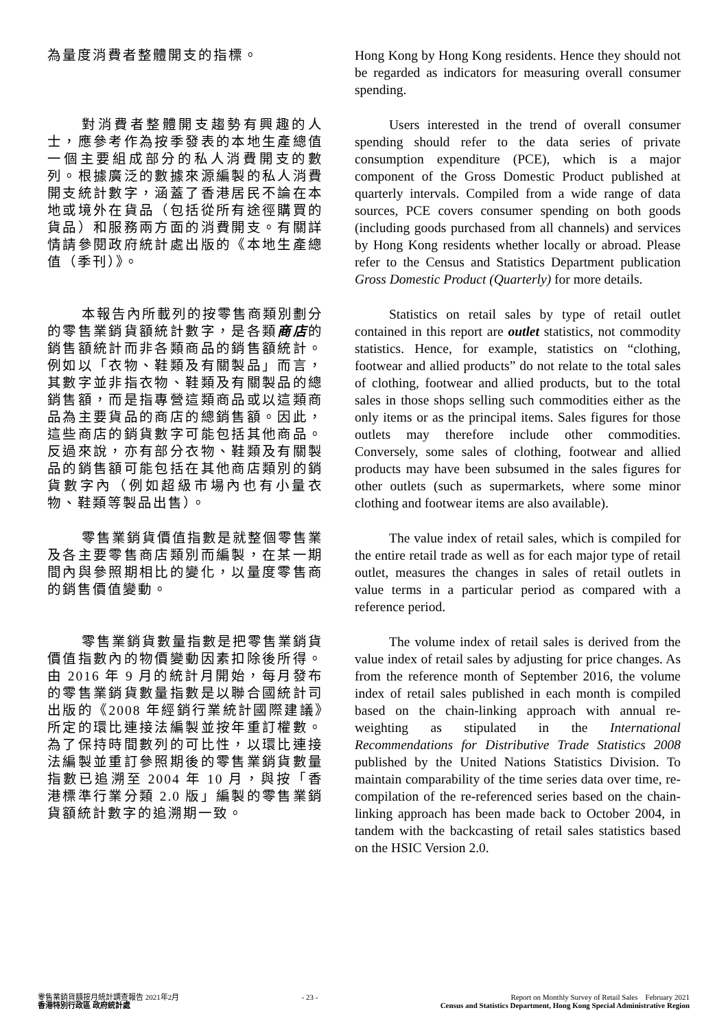為量度消費者整體開支的指標。 Hong Kong by Hong Kong residents. Hence they should not be regarded as indicators for measuring overall consumer spending.
對消費者整體開支趨勢有興趣的人士，應參考作為按季發表的本地生產總值一個主要組成部分的私人消費開支的數列。根據廣泛的數據來源編製的私人消費開支統計數字，涵蓋了香港居民不論在本地或境外在貨品（包括從所有途徑購買的貨品）和服務兩方面的消費開支。有關詳情請參閱政府統計處出版的《本地生產總值（季刊）》。
Users interested in the trend of overall consumer spending should refer to the data series of private consumption expenditure (PCE), which is a major component of the Gross Domestic Product published at quarterly intervals. Compiled from a wide range of data sources, PCE covers consumer spending on both goods (including goods purchased from all channels) and services by Hong Kong residents whether locally or abroad. Please refer to the Census and Statistics Department publication Gross Domestic Product (Quarterly) for more details.
本報告內所載列的按零售商類別劃分的零售業銷貨額統計數字，是各類商店的銷售額統計而非各類商品的銷售額統計。例如以「衣物、鞋類及有關製品」而言，其數字並非指衣物、鞋類及有關製品的總銷售額，而是指專營這類商品或以這類商品為主要貨品的商店的總銷售額。因此，這些商店的銷貨數字可能包括其他商品。反過來說，亦有部分衣物、鞋類及有關製品的銷售額可能包括在其他商店類別的銷貨數字內（例如超級市場內也有小量衣物、鞋類等製品出售）。
Statistics on retail sales by type of retail outlet contained in this report are outlet statistics, not commodity statistics. Hence, for example, statistics on “clothing, footwear and allied products” do not relate to the total sales of clothing, footwear and allied products, but to the total sales in those shops selling such commodities either as the only items or as the principal items. Sales figures for those outlets may therefore include other commodities. Conversely, some sales of clothing, footwear and allied products may have been subsumed in the sales figures for other outlets (such as supermarkets, where some minor clothing and footwear items are also available).
零售業銷貨價值指數是就整個零售業及各主要零售商店類別而編製，在某一期間內與參照期相比的變化，以量度零售商的銷售價值變動。
The value index of retail sales, which is compiled for the entire retail trade as well as for each major type of retail outlet, measures the changes in sales of retail outlets in value terms in a particular period as compared with a reference period.
零售業銷貨數量指數是把零售業銷貨價值指數內的物價變動因素扣除後所得。由 2016 年 9 月的統計月開始，每月發布的零售業銷貨數量指數是以聯合國統計司出版的《2008 年經銷行業統計國際建議》所定的環比連接法編製並按年重訂權數。為了保持時間數列的可比性，以環比連接法編製並重訂參照期後的零售業銷貨數量指數已追溯至 2004 年 10 月，與按「香港標準行業分類 2.0 版」編製的零售業銷貨額統計數字的追溯期一致。
The volume index of retail sales is derived from the value index of retail sales by adjusting for price changes. As from the reference month of September 2016, the volume index of retail sales published in each month is compiled based on the chain-linking approach with annual re-weighting as stipulated in the International Recommendations for Distributive Trade Statistics 2008 published by the United Nations Statistics Division. To maintain comparability of the time series data over time, re-compilation of the re-referenced series based on the chain-linking approach has been made back to October 2004, in tandem with the backcasting of retail sales statistics based on the HSIC Version 2.0.
零售業銷貨額按月統計調查報告 2021年2月
香港特別行政區 政府統計處
- 23 - Report on Monthly Survey of Retail Sales February 2021
Census and Statistics Department, Hong Kong Special Administrative Region